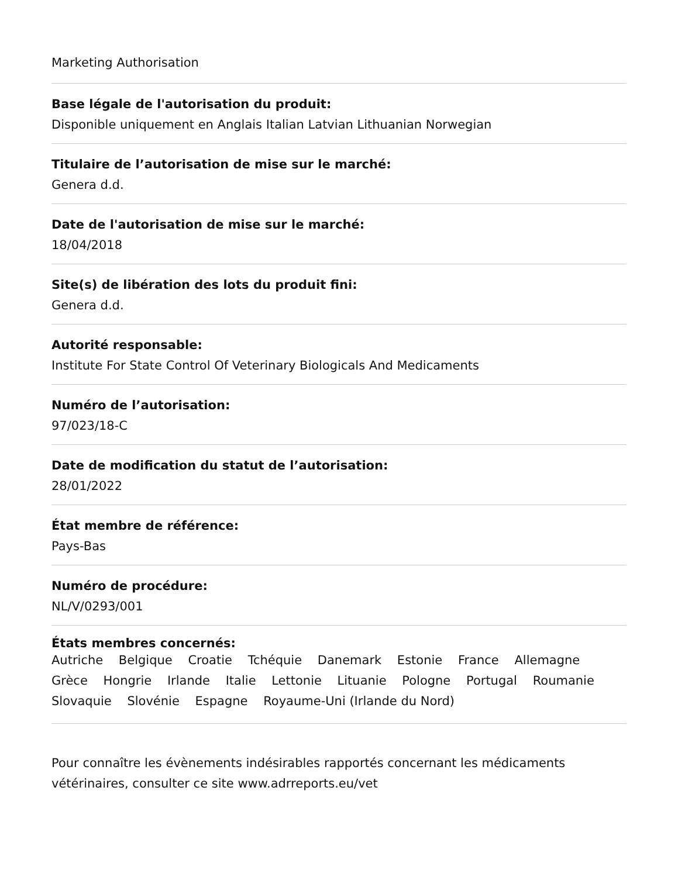Marketing Authorisation
Base légale de l'autorisation du produit:
Disponible uniquement en Anglais Italian Latvian Lithuanian Norwegian
Titulaire de l’autorisation de mise sur le marché:
Genera d.d.
Date de l'autorisation de mise sur le marché:
18/04/2018
Site(s) de libération des lots du produit fini:
Genera d.d.
Autorité responsable:
Institute For State Control Of Veterinary Biologicals And Medicaments
Numéro de l’autorisation:
97/023/18-C
Date de modification du statut de l’autorisation:
28/01/2022
État membre de référence:
Pays-Bas
Numéro de procédure:
NL/V/0293/001
États membres concernés:
Autriche Belgique Croatie Tchéquie Danemark Estonie France Allemagne Grèce Hongrie Irlande Italie Lettonie Lituanie Pologne Portugal Roumanie Slovaquie Slovénie Espagne Royaume-Uni (Irlande du Nord)
Pour connaître les évènements indésirables rapportés concernant les médicaments vétérinaires, consulter ce site www.adrreports.eu/vet